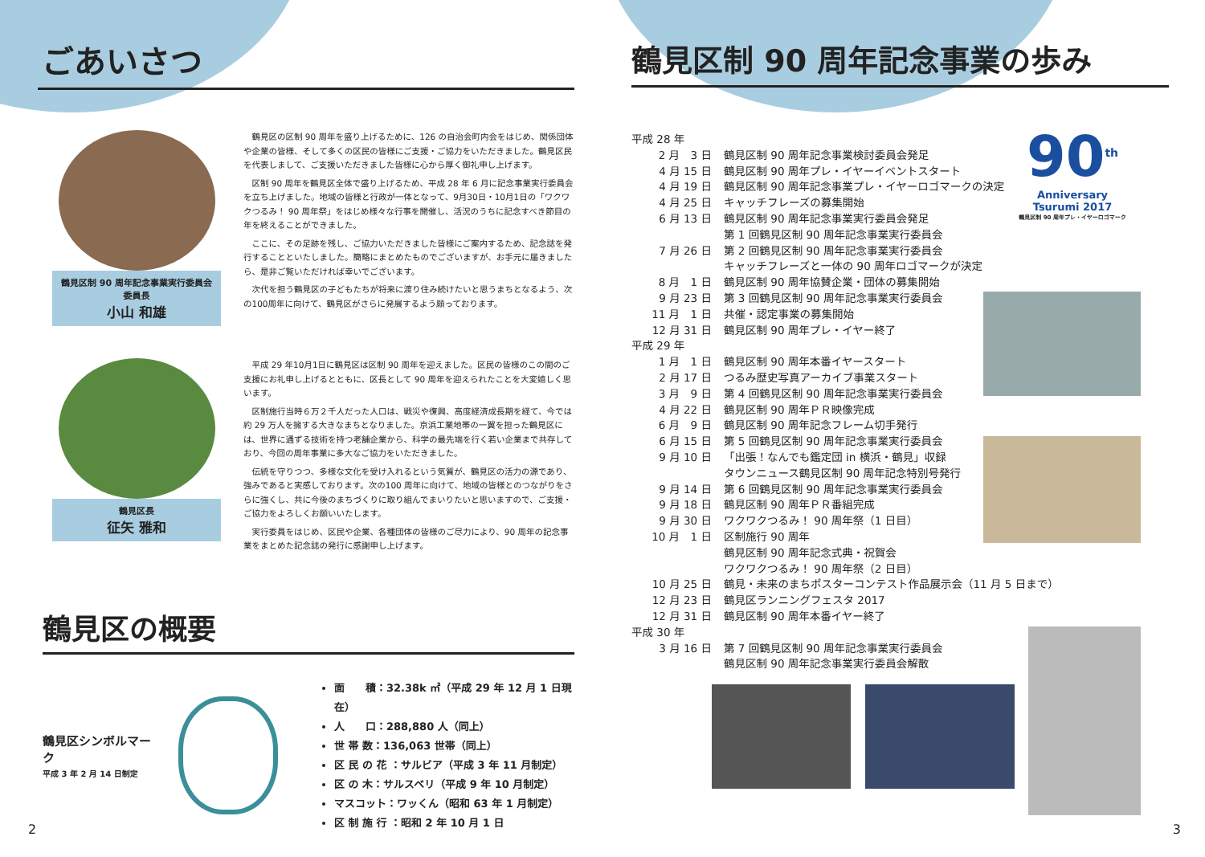ごあいさつ
鶴見区制 90 周年記念事業実行委員会
委員長
小山 和雄
鶴見区の区制 90 周年を盛り上げるために、126 の自治会町内会をはじめ、関係団体や企業の皆様、そして多くの区民の皆様にご支援・ご協力をいただきました。鶴見区民を代表しまして、ご支援いただきました皆様に心から厚く御礼申し上げます。
区制 90 周年を鶴見区全体で盛り上げるため、平成 28 年 6 月に記念事業実行委員会を立ち上げました。地域の皆様と行政が一体となって、9月30日・10月1日の「ワクワクつるみ！ 90 周年祭」をはじめ様々な行事を開催し、活況のうちに記念すべき節目の年を終えることができました。
ここに、その足跡を残し、ご協力いただきました皆様にご案内するため、記念誌を発行することといたしました。簡略にまとめたものでございますが、お手元に届きましたら、是非ご覧いただければ幸いでございます。
次代を担う鶴見区の子どもたちが将来に渡り住み続けたいと思うまちとなるよう、次の100周年に向けて、鶴見区がさらに発展するよう願っております。
鶴見区長
征矢 雅和
平成 29 年10月1日に鶴見区は区制 90 周年を迎えました。区民の皆様のこの間のご支援にお礼申し上げるとともに、区長として 90 周年を迎えられたことを大変嬉しく思います。
区制施行当時６万２千人だった人口は、戦災や復興、高度経済成長期を経て、今では約 29 万人を擁する大きなまちとなりました。京浜工業地帯の一翼を担った鶴見区には、世界に通ずる技術を持つ老舗企業から、科学の最先端を行く若い企業まで共存しており、今回の周年事業に多大なご協力をいただきました。
伝統を守りつつ、多様な文化を受け入れるという気質が、鶴見区の活力の源であり、強みであると実感しております。次の100 周年に向けて、地域の皆様とのつながりをさらに強くし、共に今後のまちづくりに取り組んでまいりたいと思いますので、ご支援・ご協力をよろしくお願いいたします。
実行委員をはじめ、区民や企業、各種団体の皆様のご尽力により、90 周年の記念事業をまとめた記念誌の発行に感謝申し上げます。
鶴見区の概要
鶴見区シンボルマーク
平成 3 年 2 月 14 日制定
面　　積：32.38k ㎡（平成 29 年 12 月 1 日現在）
人　　口：288,880 人（同上）
世 帯 数：136,063 世帯（同上）
区 民 の 花 ：サルビア（平成 3 年 11 月制定）
区 の 木：サルスベリ（平成 9 年 10 月制定）
マスコット：ワッくん（昭和 63 年 1 月制定）
区 制 施 行 ：昭和 2 年 10 月 1 日
2
鶴見区制 90 周年記念事業の歩み
90<sup>th</sup>
Anniversary
Tsurumi 2017
鶴見区制 90 周年プレ・イヤーロゴマーク
| 平成 28 年 | |
| 2 月 3 日 | 鶴見区制 90 周年記念事業検討委員会発足 |
| 4 月 15 日 | 鶴見区制 90 周年プレ・イヤーイベントスタート |
| 4 月 19 日 | 鶴見区制 90 周年記念事業プレ・イヤーロゴマークの決定 |
| 4 月 25 日 | キャッチフレーズの募集開始 |
| 6 月 13 日 | 鶴見区制 90 周年記念事業実行委員会発足 第 1 回鶴見区制 90 周年記念事業実行委員会 |
| 7 月 26 日 | 第 2 回鶴見区制 90 周年記念事業実行委員会 キャッチフレーズと一体の 90 周年ロゴマークが決定 |
| 8 月 1 日 | 鶴見区制 90 周年協賛企業・団体の募集開始 |
| 9 月 23 日 | 第 3 回鶴見区制 90 周年記念事業実行委員会 |
| 11 月 1 日 | 共催・認定事業の募集開始 |
| 12 月 31 日 | 鶴見区制 90 周年プレ・イヤー終了 |
| 平成 29 年 | |
| 1 月 1 日 | 鶴見区制 90 周年本番イヤースタート |
| 2 月 17 日 | つるみ歴史写真アーカイブ事業スタート |
| 3 月 9 日 | 第 4 回鶴見区制 90 周年記念事業実行委員会 |
| 4 月 22 日 | 鶴見区制 90 周年ＰＲ映像完成 |
| 6 月 9 日 | 鶴見区制 90 周年記念フレーム切手発行 |
| 6 月 15 日 | 第 5 回鶴見区制 90 周年記念事業実行委員会 |
| 9 月 10 日 | 「出張！なんでも鑑定団 in 横浜・鶴見」収録 タウンニュース鶴見区制 90 周年記念特別号発行 |
| 9 月 14 日 | 第 6 回鶴見区制 90 周年記念事業実行委員会 |
| 9 月 18 日 | 鶴見区制 90 周年ＰＲ番組完成 |
| 9 月 30 日 | ワクワクつるみ！ 90 周年祭（1 日目） |
| 10 月 1 日 | 区制施行 90 周年 鶴見区制 90 周年記念式典・祝賀会 ワクワクつるみ！ 90 周年祭（2 日目） |
| 10 月 25 日 | 鶴見・未来のまちポスターコンテスト作品展示会（11 月 5 日まで） |
| 12 月 23 日 | 鶴見区ランニングフェスタ 2017 |
| 12 月 31 日 | 鶴見区制 90 周年本番イヤー終了 |
| 平成 30 年 | |
| 3 月 16 日 | 第 7 回鶴見区制 90 周年記念事業実行委員会 鶴見区制 90 周年記念事業実行委員会解散 |
3